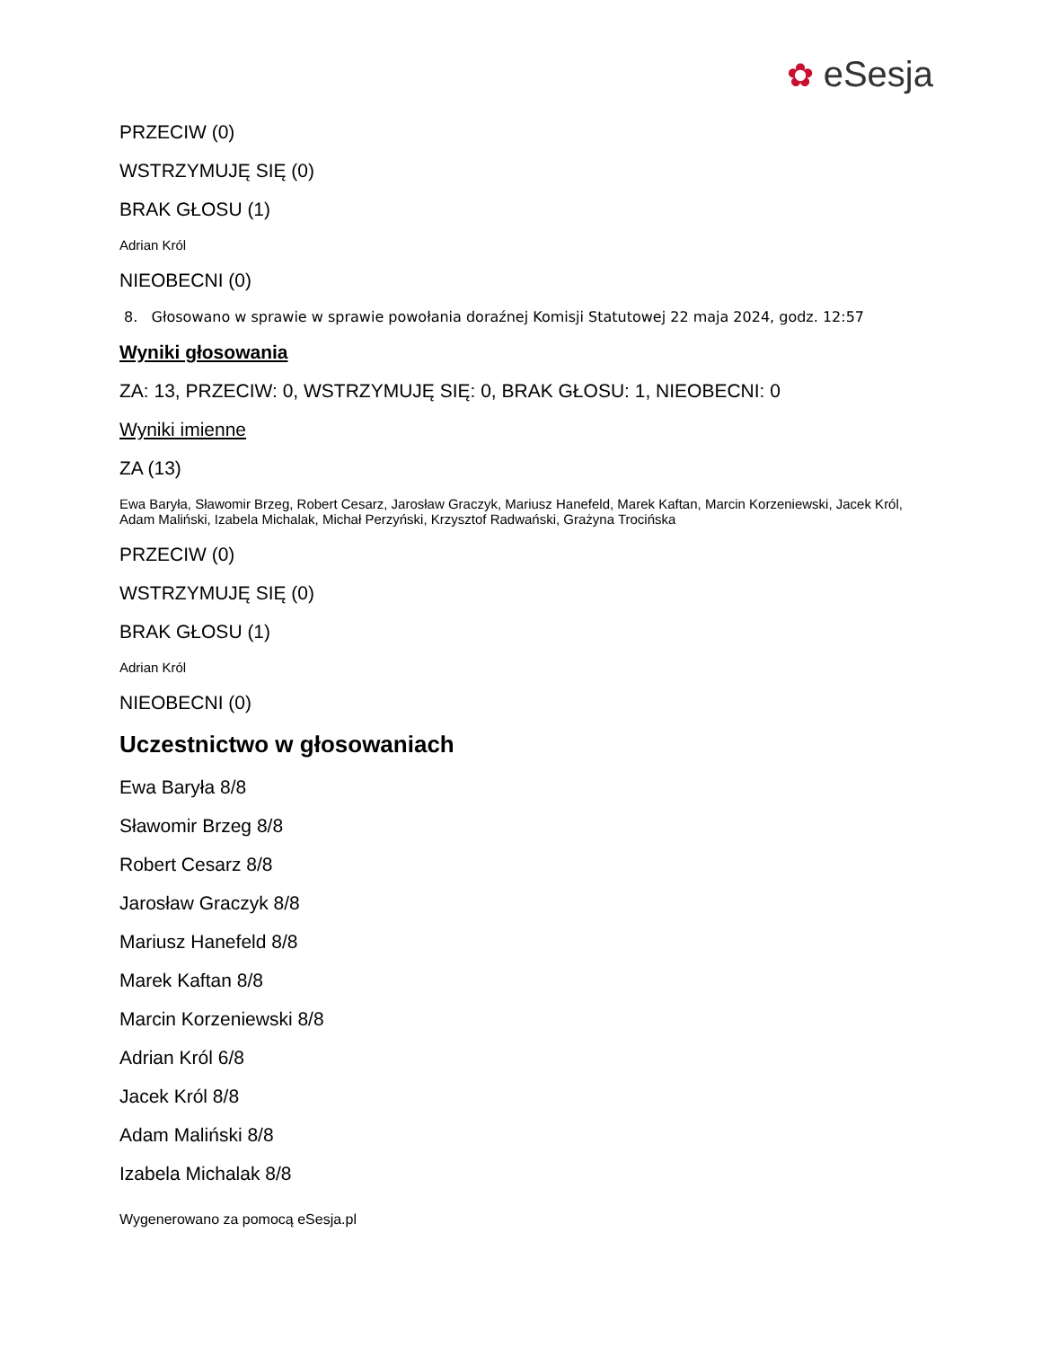✿ eSesja
PRZECIW (0)
WSTRZYMUJĘ SIĘ (0)
BRAK GŁOSU (1)
Adrian Król
NIEOBECNI (0)
8. Głosowano w sprawie w sprawie powołania doraźnej Komisji Statutowej 22 maja 2024, godz. 12:57
Wyniki głosowania
ZA: 13, PRZECIW: 0, WSTRZYMUJĘ SIĘ: 0, BRAK GŁOSU: 1, NIEOBECNI: 0
Wyniki imienne
ZA (13)
Ewa Baryła, Sławomir Brzeg, Robert Cesarz, Jarosław Graczyk, Mariusz Hanefeld, Marek Kaftan, Marcin Korzeniewski, Jacek Król, Adam Maliński, Izabela Michalak, Michał Perzyński, Krzysztof Radwański, Grażyna Trocińska
PRZECIW (0)
WSTRZYMUJĘ SIĘ (0)
BRAK GŁOSU (1)
Adrian Król
NIEOBECNI (0)
Uczestnictwo w głosowaniach
Ewa Baryła 8/8
Sławomir Brzeg 8/8
Robert Cesarz 8/8
Jarosław Graczyk 8/8
Mariusz Hanefeld 8/8
Marek Kaftan 8/8
Marcin Korzeniewski 8/8
Adrian Król 6/8
Jacek Król 8/8
Adam Maliński 8/8
Izabela Michalak 8/8
Wygenerowano za pomocą eSesja.pl